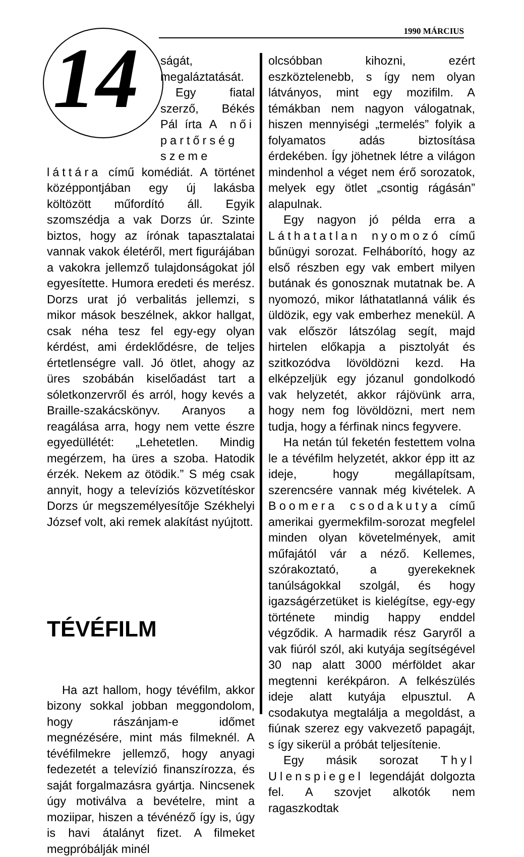1990 MÁRCIUS
14
ságát, megaláztatását.
Egy fiatal szerző, Békés Pál írta A női partőrség szeme láttára című komédiát. A történet középpontjában egy új lakásba költözött műfordító áll. Egyik szomszédja a vak Dorzs úr. Szinte biztos, hogy az írónak tapasztalatai vannak vakok életéről, mert figurájában a vakokra jellemző tulajdonságokat jól egyesítette. Humora eredeti és merész. Dorzs urat jó verbalitás jellemzi, s mikor mások beszélnek, akkor hallgat, csak néha tesz fel egy-egy olyan kérdést, ami érdeklődésre, de teljes értetlenségre vall. Jó ötlet, ahogy az üres szobábán kiselőadást tart a sóletkonzervről és arról, hogy kevés a Braille-szakácskönyv. Aranyos a reagálása arra, hogy nem vette észre egyedüllétét: „Lehetetlen. Mindig megérzem, ha üres a szoba. Hatodik érzék. Nekem az ötödik.” S még csak annyit, hogy a televíziós közvetítéskor Dorzs úr megszemélyesítője Székhelyi József volt, aki remek alakítást nyújtott.
TÉVÉFILM
Ha azt hallom, hogy tévéfilm, akkor bizony sokkal jobban meggondolom, hogy rászánjam-e időmet megnézésére, mint más filmeknél. A tévéfilmekre jellemző, hogy anyagi fedezetét a televízió finanszírozza, és saját forgalmazásra gyártja. Nincsenek úgy motiválva a bevételre, mint a moziipar, hiszen a tévénéző így is, úgy is havi átalányt fizet. A filmeket megpróbálják minél
olcsóbban kihozni, ezért eszköztelenebb, s így nem olyan látványos, mint egy mozifilm. A témákban nem nagyon válogatnak, hiszen mennyiségi „termelés” folyik a folyamatos adás biztosítása érdekében. Így jöhetnek létre a világon mindenhol a véget nem érő sorozatok, melyek egy ötlet „csontig rágásán” alapulnak.
Egy nagyon jó példa erra a Láthatatlan nyomozó című bűnügyi sorozat. Felháborító, hogy az első részben egy vak embert milyen butának és gonosznak mutatnak be. A nyomozó, mikor láthatatlanná válik és üldözik, egy vak emberhez menekül. A vak először látszólag segít, majd hirtelen előkapja a pisztolyát és szitkozódva lövöldözni kezd. Ha elképzeljük egy józanul gondolkodó vak helyzetét, akkor rájövünk arra, hogy nem fog lövöldözni, mert nem tudja, hogy a férfinak nincs fegyvere.
Ha netán túl feketén festettem volna le a tévéfilm helyzetét, akkor épp itt az ideje, hogy megállapítsam, szerencsére vannak még kivételek. A Boomera csodakutya című amerikai gyermekfilm-sorozat megfelel minden olyan követelmények, amit műfajától vár a néző. Kellemes, szórakoztató, a gyerekeknek tanúlságokkal szolgál, és hogy igazságérzetüket is kielégítse, egy-egy története mindig happy enddel végződik. A harmadik rész Garyről a vak fiúról szól, aki kutyája segítségével 30 nap alatt 3000 mérföldet akar megtenni kerékpáron. A felkészülés ideje alatt kutyája elpusztul. A csodakutya megtalálja a megoldást, a fiúnak szerez egy vakvezető papagájt, s így sikerül a próbát teljesítenie.
Egy másik sorozat Thyl Ulenspiegel legendáját dolgozta fel. A szovjet alkotók nem ragaszkodtak